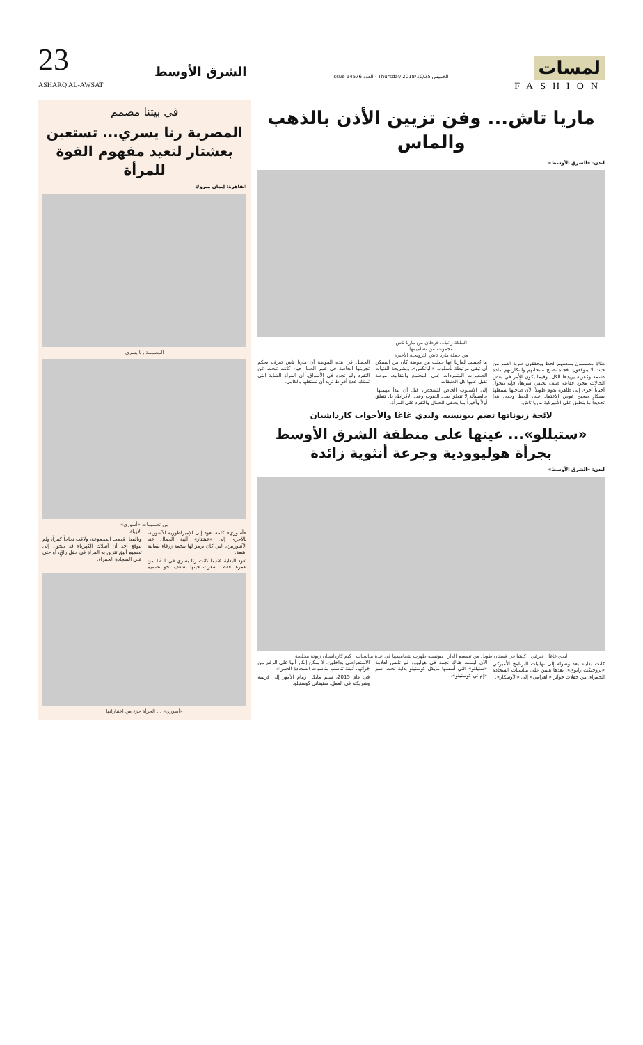23 الشرق الأوسط Issue 14576 العدد - Thursday 2018/10/25 الخميس لمسات
ASHARQ AL-AWSAT FASHION
ماريا تاش... وفن تزيين الأذن بالذهب والماس
لندن: «الشرق الأوسط»
الملكة رانيا... قرطان من ماريا تاش
مجموعة من تصاميمها
من حملة ماريا تاش الترويجية الأخيرة
هناك مصممون يسعفهم الحظ ويحققون ضربة العمر من حيث لا يتوقعون. فجأة تصبح منتجاتهم وابتكاراتهم مادة دسمة ومُغرية يريدها الكل. وفيما يكون الأمر في بعض الحالات مجرد فقاعة صيف تختفي سريعاً، فإنه يتحول أحياناً أخرى إلى ظاهرة تدوم طويلاً، لأن صاحبها يستغلها بشكل صحيح عوض الاعتماد على الحظ وحده. هذا تحديداً ما ينطبق على الأميركية ماريا تاش.
ما يُحسب لماريا أنها جعلت من موضة كان من الممكن أن تبقى مرتبطة بأسلوب «البانكس»، وبشريحة الفتيات الصغيرات المتمردات على المجتمع والتقاليد، موضة تقبل عليها كل الطبقات.
إلى الأسلوب الخاص للشخص، قبل أن تبدأ مهمتها. فالمسألة لا تتعلق بعدد الثقوب وعدد الأقراط، بل تتعلق أولاً وأخيراً بما يضفي الجمال والتفرد على المرأة.
الجميل في هذه الموضة أن ماريا تاش تعرف بحكم تجربتها الخاصة في عمر الصبا، حين كانت تبحث عن التفرد ولم تجده في الأسواق، أن المرأة الشابة التي تمتلك عدة أقراط تريد أن تستغلها بالكامل.
لائحة زبوناتها تضم بيونسيه وليدي غاغا والأخوات كارداشيان
«ستيللو»... عينها على منطقة الشرق الأوسط بجرأة هوليوودية وجرعة أنثوية زائدة
لندن: «الشرق الأوسط»
ليدي غاغا فيرغي كيشا في فستان طويل من تصميم الدار بيونسيه ظهرت بتصاميمها في عدة مناسبات كيم كارداشيان زبونة مخلصة
كانت بدايته بعد وصوله إلى نهائيات البرنامج الأميركي «بروجيكت رانوي». بعدها هيمن على مناسبات السجادة الحمراء، من حفلات جوائز «الغرامي» إلى «الأوسكار».
الآن ليست هناك نجمة في هوليوود لم تلبس لعلامة «ستيللو» التي أسسها مايكل كوستيلو بداية تحت اسم «إم تي كوستيلو».
الاستعراضي بداخلهن. لا يمكن إنكار أنها على الرغم من جُرأتها، أنيقة تناسب مناسبات السجادة الحمراء.
في عام 2015، سلم مايكل زمام الأمور إلى قريبته وشريكته في العمل، ستيفاني كوستيلو.
في بيتنا مصمم
المصرية رنا يسري... تستعين بعشتار لتعيد مفهوم القوة للمرأة
القاهرة: إيمان مبروك
المصممة رنا يسري
من تصميمات «أسوري»
«أسوري» كلمة تعود إلى الإمبراطورية الآشورية، بالأحرى إلى «عشتار» آلهة الجمال عند الآشوريين، التي كان يرمز لها بنجمة زرقاء بثمانية أشعة.
تعود البداية عندما كانت رنا يسري في الـ12 من عمرها فقط؛ شعرت حينها بشغف نحو تصميم الأزياء.
وبالفعل قدمت المجموعة، ولاقت نجاحاً كبيراً، ولم يتوقع أحد أن أسلاك الكهرباء قد تتحول إلى تصميم أنيق تتزين به المرأة في حفل راقٍ، أو حتى على السجادة الحمراء.
«أسوري» ... الجرأة جزء من اختياراتها